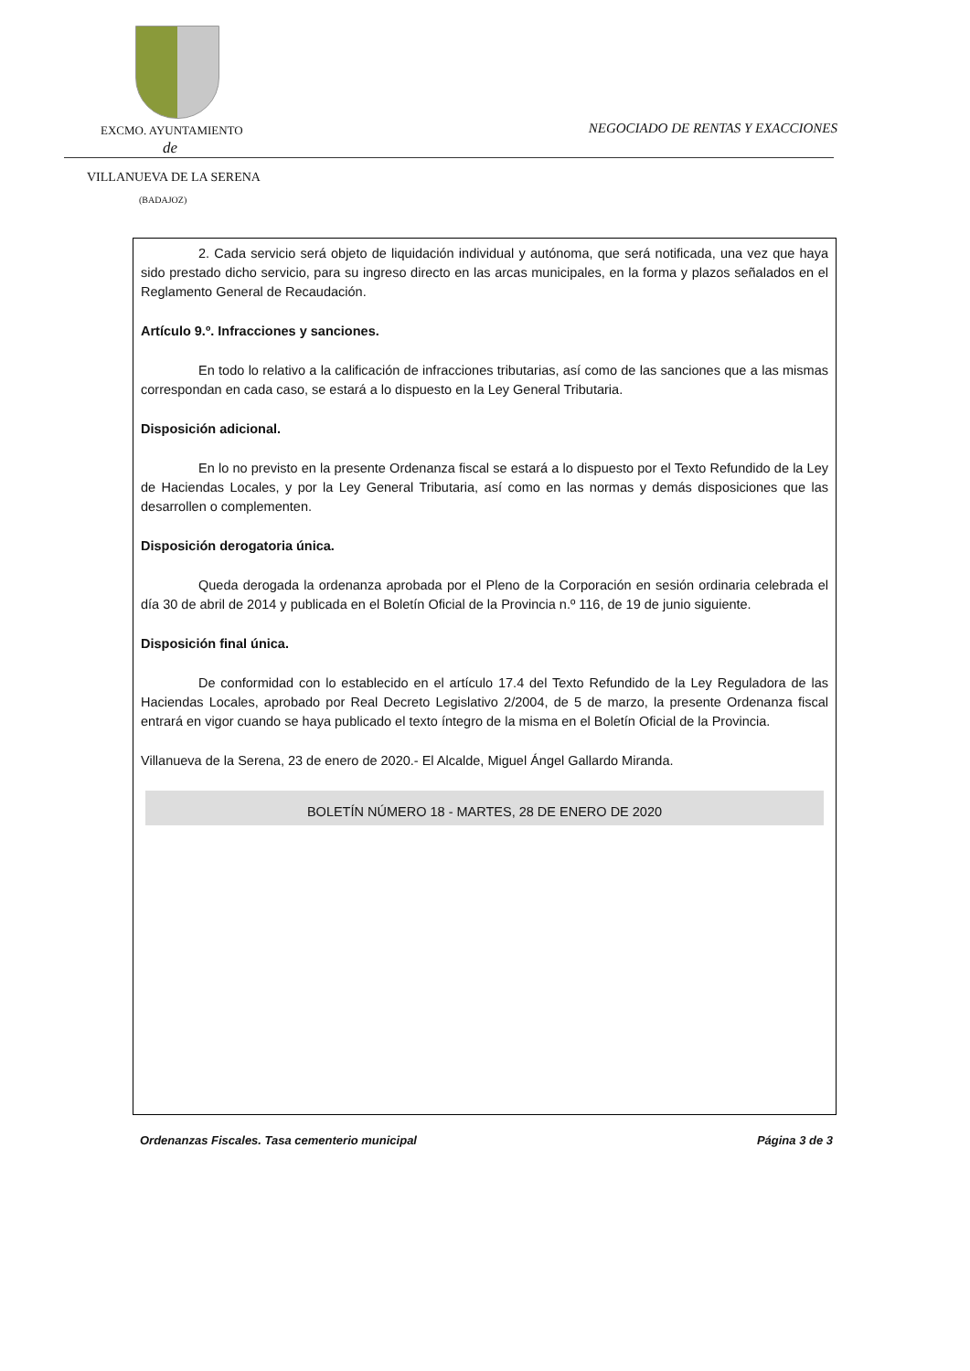EXCMO. AYUNTAMIENTO
NEGOCIADO DE RENTAS Y EXACCIONES
de
VILLANUEVA DE LA SERENA
(BADAJOZ)
2. Cada servicio será objeto de liquidación individual y autónoma, que será notificada, una vez que haya sido prestado dicho servicio, para su ingreso directo en las arcas municipales, en la forma y plazos señalados en el Reglamento General de Recaudación.
Artículo 9.º. Infracciones y sanciones.
En todo lo relativo a la calificación de infracciones tributarias, así como de las sanciones que a las mismas correspondan en cada caso, se estará a lo dispuesto en la Ley General Tributaria.
Disposición adicional.
En lo no previsto en la presente Ordenanza fiscal se estará a lo dispuesto por el Texto Refundido de la Ley de Haciendas Locales, y por la Ley General Tributaria, así como en las normas y demás disposiciones que las desarrollen o complementen.
Disposición derogatoria única.
Queda derogada la ordenanza aprobada por el Pleno de la Corporación en sesión ordinaria celebrada el día 30 de abril de 2014 y publicada en el Boletín Oficial de la Provincia n.º 116, de 19 de junio siguiente.
Disposición final única.
De conformidad con lo establecido en el artículo 17.4 del Texto Refundido de la Ley Reguladora de las Haciendas Locales, aprobado por Real Decreto Legislativo 2/2004, de 5 de marzo, la presente Ordenanza fiscal entrará en vigor cuando se haya publicado el texto íntegro de la misma en el Boletín Oficial de la Provincia.
Villanueva de la Serena, 23 de enero de 2020.- El Alcalde, Miguel Ángel Gallardo Miranda.
BOLETÍN NÚMERO 18 - MARTES, 28 DE ENERO DE 2020
Ordenanzas Fiscales. Tasa cementerio municipal Página 3 de 3